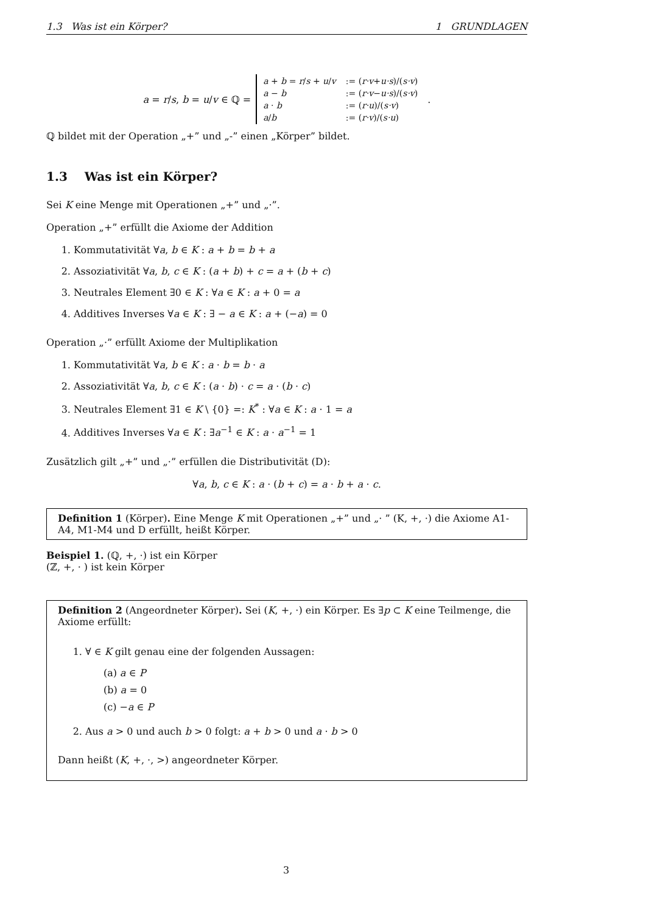1.3 Was ist ein Körper? 1 GRUNDLAGEN
a = r/s, b = u/v ∈ ℚ =
| a + b = r / s + u / v | := ( r·v + u·s )/( s·v ) |
| a − b | := ( r·v − u·s )/( s·v ) |
| a · b | := ( r·u )/( s·v ) |
| a / b | := ( r·v )/( s·u ) |
.
ℚ bildet mit der Operation „+” und „-” einen „Körper” bildet.
1.3 Was ist ein Körper?
Sei K eine Menge mit Operationen „+” und „·”.
Operation „+” erfüllt die Axiome der Addition
1. Kommutativität ∀a, b ∈ K : a + b = b + a
2. Assoziativität ∀a, b, c ∈ K : (a + b) + c = a + (b + c)
3. Neutrales Element ∃0 ∈ K : ∀a ∈ K : a + 0 = a
4. Additives Inverses ∀a ∈ K : ∃ − a ∈ K : a + (−a) = 0
Operation „·” erfüllt Axiome der Multiplikation
1. Kommutativität ∀a, b ∈ K : a · b = b · a
2. Assoziativität ∀a, b, c ∈ K : (a · b) · c = a · (b · c)
3. Neutrales Element ∃1 ∈ K \ {0} =: K<sup>*</sup> : ∀a ∈ K : a · 1 = a
4. Additives Inverses ∀a ∈ K : ∃a<sup>−1</sup> ∈ K : a · a<sup>−1</sup> = 1
Zusätzlich gilt „+” und „·” erfüllen die Distributivität (D):
∀a, b, c ∈ K : a · (b + c) = a · b + a · c.
Definition 1 (Körper). Eine Menge K mit Operationen „+” und „· ” (K, +, ·) die Axiome A1-A4, M1-M4 und D erfüllt, heißt Körper.
Beispiel 1. (ℚ, +, ·) ist ein Körper
(ℤ, +, · ) ist kein Körper
Definition 2 (Angeordneter Körper). Sei (K, +, ·) ein Körper. Es ∃p ⊂ K eine Teilmenge, die Axiome erfüllt:
1. ∀ ∈ K gilt genau eine der folgenden Aussagen:
(a) a ∈ P
(b) a = 0
(c) −a ∈ P
2. Aus a > 0 und auch b > 0 folgt: a + b > 0 und a · b > 0
Dann heißt (K, +, ·, >) angeordneter Körper.
3